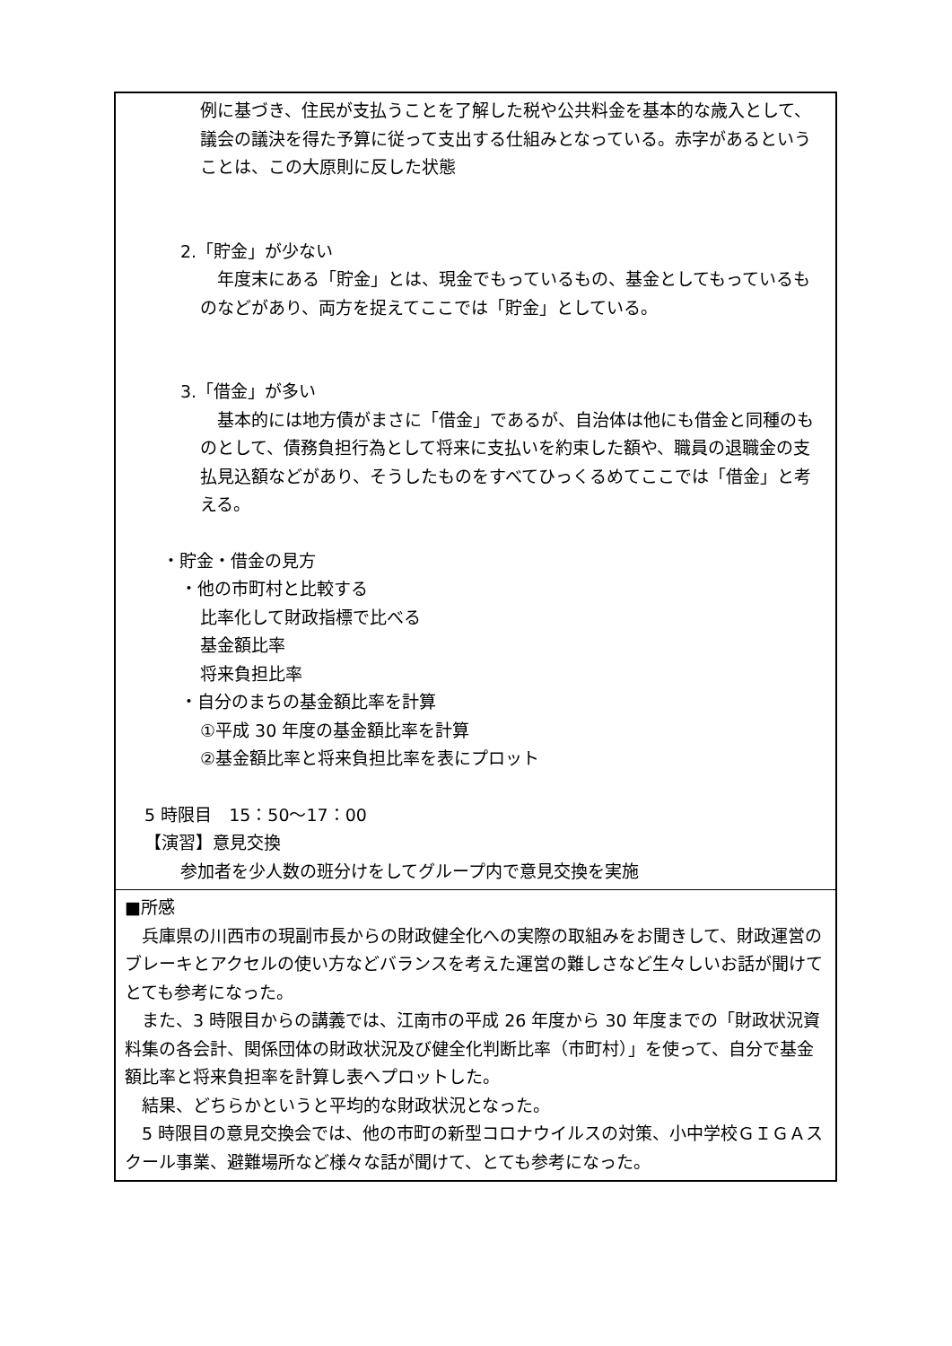| 例に基づき、住民が支払うことを了解した税や公共料金を基本的な歳入として、議会の議決を得た予算に従って支出する仕組みとなっている。赤字があるということは、この大原則に反した状態 2.「貯金」が少ない 年度末にある「貯金」とは、現金でもっているもの、基金としてもっているものなどがあり、両方を捉えてここでは「貯金」としている。 3.「借金」が多い 基本的には地方債がまさに「借金」であるが、自治体は他にも借金と同種のものとして、債務負担行為として将来に支払いを約束した額や、職員の退職金の支払見込額などがあり、そうしたものをすべてひっくるめてここでは「借金」と考える。 ・貯金・借金の見方 ・他の市町村と比較する 比率化して財政指標で比べる 基金額比率 将来負担比率 ・自分のまちの基金額比率を計算 ①平成 30 年度の基金額比率を計算 ②基金額比率と将来負担比率を表にプロット 5 時限目 15：50～17：00 【演習】意見交換 参加者を少人数の班分けをしてグループ内で意見交換を実施 |
| ■所感 兵庫県の川西市の現副市長からの財政健全化への実際の取組みをお聞きして、財政運営のブレーキとアクセルの使い方などバランスを考えた運営の難しさなど生々しいお話が聞けてとても参考になった。 また、3 時限目からの講義では、江南市の平成 26 年度から 30 年度までの「財政状況資料集の各会計、関係団体の財政状況及び健全化判断比率（市町村）」を使って、自分で基金額比率と将来負担率を計算し表へプロットした。 結果、どちらかというと平均的な財政状況となった。 5 時限目の意見交換会では、他の市町の新型コロナウイルスの対策、小中学校ＧＩＧＡスクール事業、避難場所など様々な話が聞けて、とても参考になった。 |